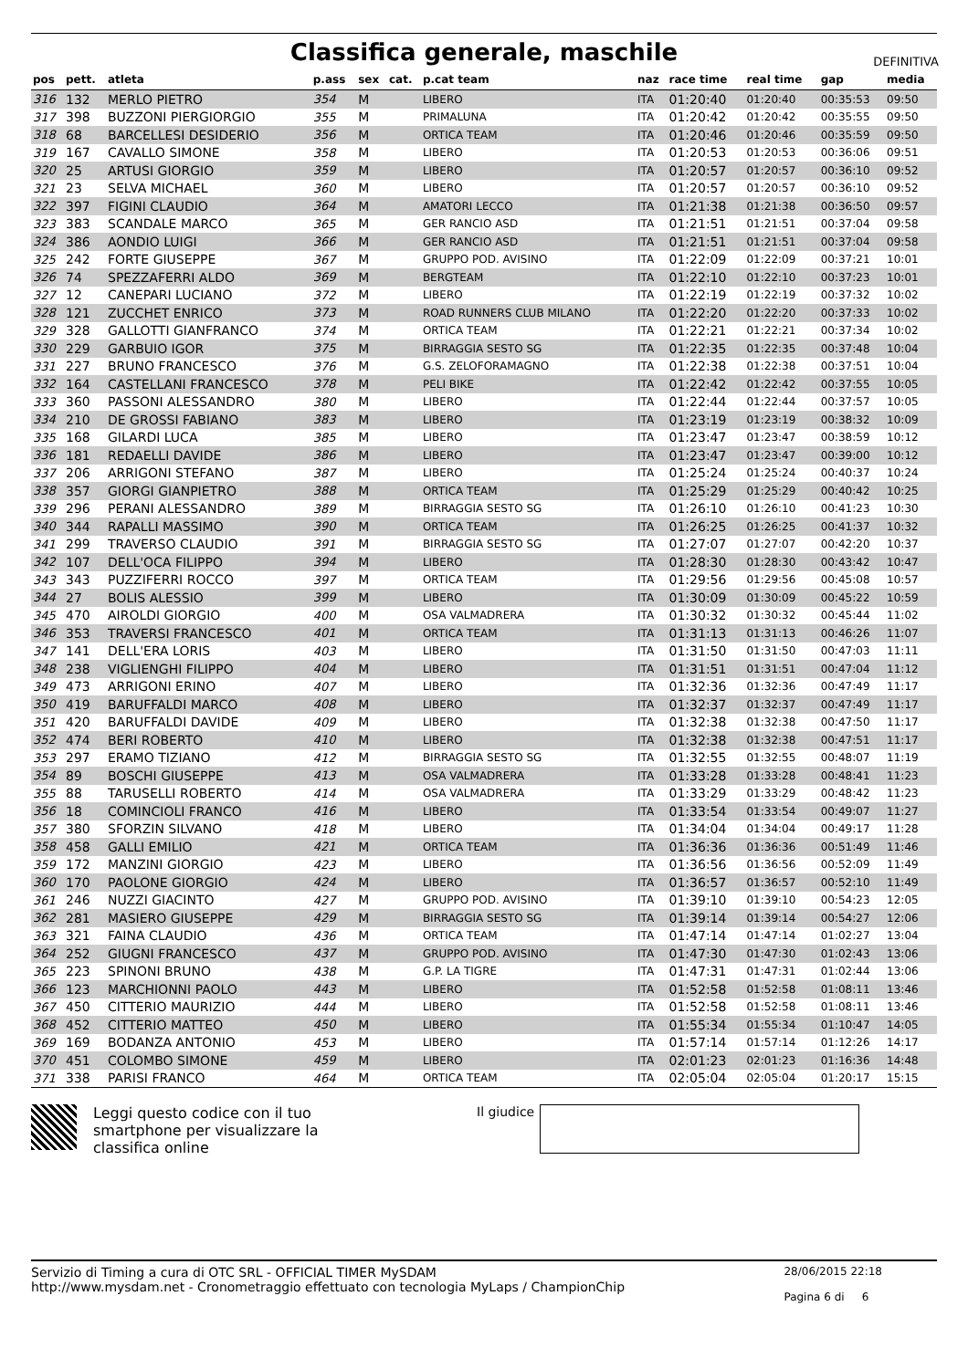Classifica generale, maschile
DEFINITIVA
| pos | pett. | atleta | p.ass | sex | cat. | p.cat team | naz | race time | real time | gap | media |
| --- | --- | --- | --- | --- | --- | --- | --- | --- | --- | --- | --- |
| 316 | 132 | MERLO PIETRO | 354 | M | | LIBERO | ITA | 01:20:40 | 01:20:40 | 00:35:53 | 09:50 |
| 317 | 398 | BUZZONI PIERGIORGIO | 355 | M | | PRIMALUNA | ITA | 01:20:42 | 01:20:42 | 00:35:55 | 09:50 |
| 318 | 68 | BARCELLESI DESIDERIO | 356 | M | | ORTICA TEAM | ITA | 01:20:46 | 01:20:46 | 00:35:59 | 09:50 |
| 319 | 167 | CAVALLO SIMONE | 358 | M | | LIBERO | ITA | 01:20:53 | 01:20:53 | 00:36:06 | 09:51 |
| 320 | 25 | ARTUSI GIORGIO | 359 | M | | LIBERO | ITA | 01:20:57 | 01:20:57 | 00:36:10 | 09:52 |
| 321 | 23 | SELVA MICHAEL | 360 | M | | LIBERO | ITA | 01:20:57 | 01:20:57 | 00:36:10 | 09:52 |
| 322 | 397 | FIGINI CLAUDIO | 364 | M | | AMATORI LECCO | ITA | 01:21:38 | 01:21:38 | 00:36:50 | 09:57 |
| 323 | 383 | SCANDALE MARCO | 365 | M | | GER RANCIO ASD | ITA | 01:21:51 | 01:21:51 | 00:37:04 | 09:58 |
| 324 | 386 | AONDIO LUIGI | 366 | M | | GER RANCIO ASD | ITA | 01:21:51 | 01:21:51 | 00:37:04 | 09:58 |
| 325 | 242 | FORTE GIUSEPPE | 367 | M | | GRUPPO POD. AVISINO | ITA | 01:22:09 | 01:22:09 | 00:37:21 | 10:01 |
| 326 | 74 | SPEZZAFERRI ALDO | 369 | M | | BERGTEAM | ITA | 01:22:10 | 01:22:10 | 00:37:23 | 10:01 |
| 327 | 12 | CANEPARI LUCIANO | 372 | M | | LIBERO | ITA | 01:22:19 | 01:22:19 | 00:37:32 | 10:02 |
| 328 | 121 | ZUCCHET ENRICO | 373 | M | | ROAD RUNNERS CLUB MILANO | ITA | 01:22:20 | 01:22:20 | 00:37:33 | 10:02 |
| 329 | 328 | GALLOTTI GIANFRANCO | 374 | M | | ORTICA TEAM | ITA | 01:22:21 | 01:22:21 | 00:37:34 | 10:02 |
| 330 | 229 | GARBUIO IGOR | 375 | M | | BIRRAGGIA SESTO SG | ITA | 01:22:35 | 01:22:35 | 00:37:48 | 10:04 |
| 331 | 227 | BRUNO FRANCESCO | 376 | M | | G.S. ZELOFORAMAGNO | ITA | 01:22:38 | 01:22:38 | 00:37:51 | 10:04 |
| 332 | 164 | CASTELLANI FRANCESCO | 378 | M | | PELI BIKE | ITA | 01:22:42 | 01:22:42 | 00:37:55 | 10:05 |
| 333 | 360 | PASSONI ALESSANDRO | 380 | M | | LIBERO | ITA | 01:22:44 | 01:22:44 | 00:37:57 | 10:05 |
| 334 | 210 | DE GROSSI FABIANO | 383 | M | | LIBERO | ITA | 01:23:19 | 01:23:19 | 00:38:32 | 10:09 |
| 335 | 168 | GILARDI LUCA | 385 | M | | LIBERO | ITA | 01:23:47 | 01:23:47 | 00:38:59 | 10:12 |
| 336 | 181 | REDAELLI DAVIDE | 386 | M | | LIBERO | ITA | 01:23:47 | 01:23:47 | 00:39:00 | 10:12 |
| 337 | 206 | ARRIGONI STEFANO | 387 | M | | LIBERO | ITA | 01:25:24 | 01:25:24 | 00:40:37 | 10:24 |
| 338 | 357 | GIORGI GIANPIETRO | 388 | M | | ORTICA TEAM | ITA | 01:25:29 | 01:25:29 | 00:40:42 | 10:25 |
| 339 | 296 | PERANI ALESSANDRO | 389 | M | | BIRRAGGIA SESTO SG | ITA | 01:26:10 | 01:26:10 | 00:41:23 | 10:30 |
| 340 | 344 | RAPALLI MASSIMO | 390 | M | | ORTICA TEAM | ITA | 01:26:25 | 01:26:25 | 00:41:37 | 10:32 |
| 341 | 299 | TRAVERSO CLAUDIO | 391 | M | | BIRRAGGIA SESTO SG | ITA | 01:27:07 | 01:27:07 | 00:42:20 | 10:37 |
| 342 | 107 | DELL'OCA FILIPPO | 394 | M | | LIBERO | ITA | 01:28:30 | 01:28:30 | 00:43:42 | 10:47 |
| 343 | 343 | PUZZIFERRI ROCCO | 397 | M | | ORTICA TEAM | ITA | 01:29:56 | 01:29:56 | 00:45:08 | 10:57 |
| 344 | 27 | BOLIS ALESSIO | 399 | M | | LIBERO | ITA | 01:30:09 | 01:30:09 | 00:45:22 | 10:59 |
| 345 | 470 | AIROLDI GIORGIO | 400 | M | | OSA VALMADRERA | ITA | 01:30:32 | 01:30:32 | 00:45:44 | 11:02 |
| 346 | 353 | TRAVERSI FRANCESCO | 401 | M | | ORTICA TEAM | ITA | 01:31:13 | 01:31:13 | 00:46:26 | 11:07 |
| 347 | 141 | DELL'ERA LORIS | 403 | M | | LIBERO | ITA | 01:31:50 | 01:31:50 | 00:47:03 | 11:11 |
| 348 | 238 | VIGLIENGHI FILIPPO | 404 | M | | LIBERO | ITA | 01:31:51 | 01:31:51 | 00:47:04 | 11:12 |
| 349 | 473 | ARRIGONI ERINO | 407 | M | | LIBERO | ITA | 01:32:36 | 01:32:36 | 00:47:49 | 11:17 |
| 350 | 419 | BARUFFALDI MARCO | 408 | M | | LIBERO | ITA | 01:32:37 | 01:32:37 | 00:47:49 | 11:17 |
| 351 | 420 | BARUFFALDI DAVIDE | 409 | M | | LIBERO | ITA | 01:32:38 | 01:32:38 | 00:47:50 | 11:17 |
| 352 | 474 | BERI ROBERTO | 410 | M | | LIBERO | ITA | 01:32:38 | 01:32:38 | 00:47:51 | 11:17 |
| 353 | 297 | ERAMO TIZIANO | 412 | M | | BIRRAGGIA SESTO SG | ITA | 01:32:55 | 01:32:55 | 00:48:07 | 11:19 |
| 354 | 89 | BOSCHI GIUSEPPE | 413 | M | | OSA VALMADRERA | ITA | 01:33:28 | 01:33:28 | 00:48:41 | 11:23 |
| 355 | 88 | TARUSELLI ROBERTO | 414 | M | | OSA VALMADRERA | ITA | 01:33:29 | 01:33:29 | 00:48:42 | 11:23 |
| 356 | 18 | COMINCIOLI FRANCO | 416 | M | | LIBERO | ITA | 01:33:54 | 01:33:54 | 00:49:07 | 11:27 |
| 357 | 380 | SFORZIN SILVANO | 418 | M | | LIBERO | ITA | 01:34:04 | 01:34:04 | 00:49:17 | 11:28 |
| 358 | 458 | GALLI EMILIO | 421 | M | | ORTICA TEAM | ITA | 01:36:36 | 01:36:36 | 00:51:49 | 11:46 |
| 359 | 172 | MANZINI GIORGIO | 423 | M | | LIBERO | ITA | 01:36:56 | 01:36:56 | 00:52:09 | 11:49 |
| 360 | 170 | PAOLONE GIORGIO | 424 | M | | LIBERO | ITA | 01:36:57 | 01:36:57 | 00:52:10 | 11:49 |
| 361 | 246 | NUZZI GIACINTO | 427 | M | | GRUPPO POD. AVISINO | ITA | 01:39:10 | 01:39:10 | 00:54:23 | 12:05 |
| 362 | 281 | MASIERO GIUSEPPE | 429 | M | | BIRRAGGIA SESTO SG | ITA | 01:39:14 | 01:39:14 | 00:54:27 | 12:06 |
| 363 | 321 | FAINA CLAUDIO | 436 | M | | ORTICA TEAM | ITA | 01:47:14 | 01:47:14 | 01:02:27 | 13:04 |
| 364 | 252 | GIUGNI FRANCESCO | 437 | M | | GRUPPO POD. AVISINO | ITA | 01:47:30 | 01:47:30 | 01:02:43 | 13:06 |
| 365 | 223 | SPINONI BRUNO | 438 | M | | G.P. LA TIGRE | ITA | 01:47:31 | 01:47:31 | 01:02:44 | 13:06 |
| 366 | 123 | MARCHIONNI PAOLO | 443 | M | | LIBERO | ITA | 01:52:58 | 01:52:58 | 01:08:11 | 13:46 |
| 367 | 450 | CITTERIO MAURIZIO | 444 | M | | LIBERO | ITA | 01:52:58 | 01:52:58 | 01:08:11 | 13:46 |
| 368 | 452 | CITTERIO MATTEO | 450 | M | | LIBERO | ITA | 01:55:34 | 01:55:34 | 01:10:47 | 14:05 |
| 369 | 169 | BODANZA ANTONIO | 453 | M | | LIBERO | ITA | 01:57:14 | 01:57:14 | 01:12:26 | 14:17 |
| 370 | 451 | COLOMBO SIMONE | 459 | M | | LIBERO | ITA | 02:01:23 | 02:01:23 | 01:16:36 | 14:48 |
| 371 | 338 | PARISI FRANCO | 464 | M | | ORTICA TEAM | ITA | 02:05:04 | 02:05:04 | 01:20:17 | 15:15 |
Leggi questo codice con il tuo smartphone per visualizzare la classifica online
Il giudice
Servizio di Timing a cura di OTC SRL - OFFICIAL TIMER MySDAM
http://www.mysdam.net - Cronometraggio effettuato con tecnologia MyLaps / ChampionChip
28/06/2015 22:18
Pagina 6 di 6